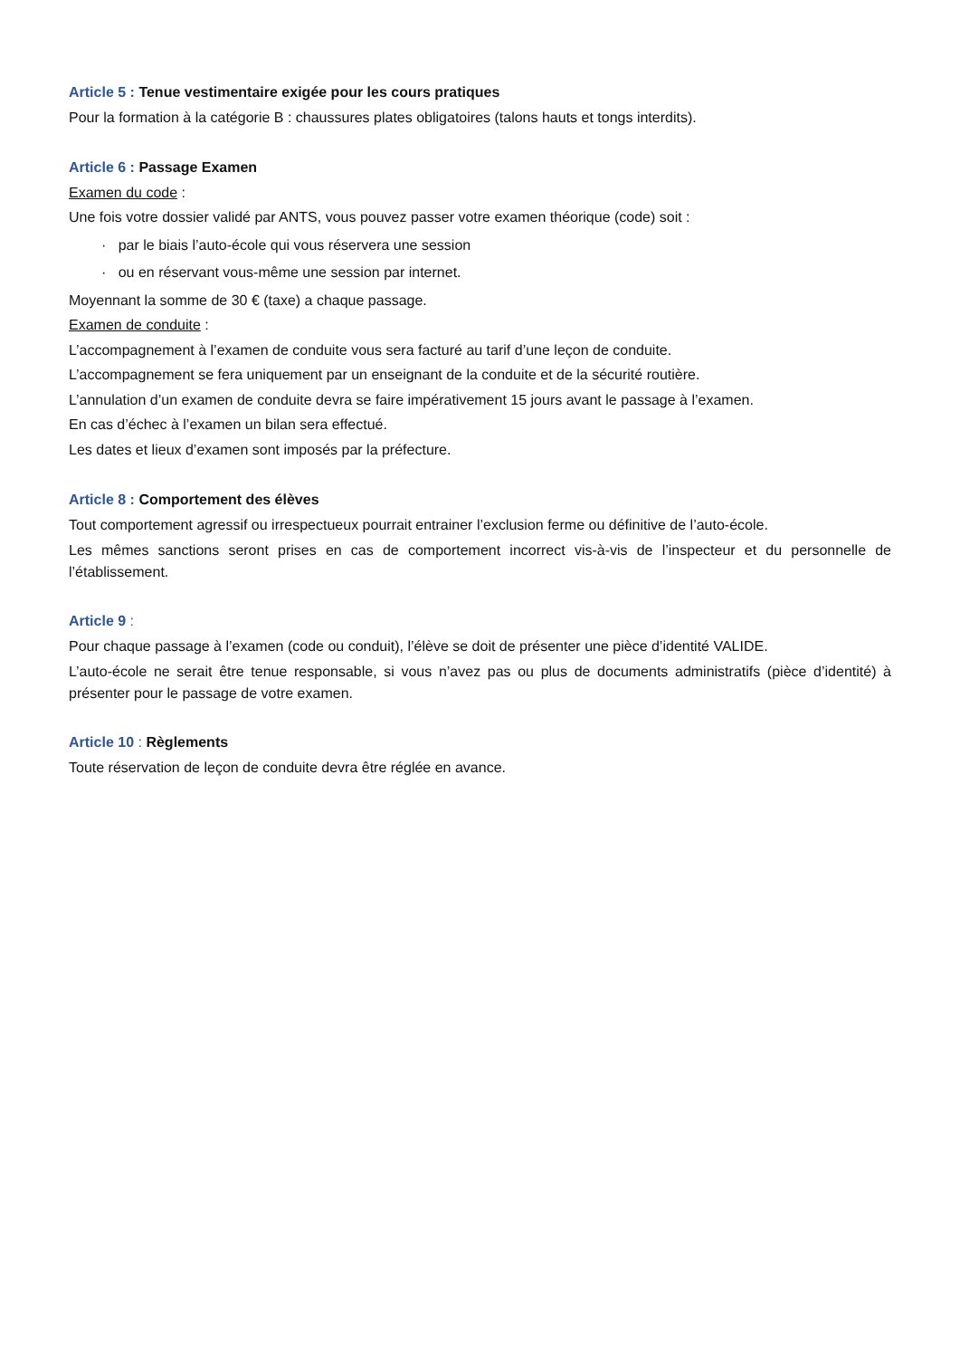Article 5 : Tenue vestimentaire exigée pour les cours pratiques
Pour la formation à la catégorie B : chaussures plates obligatoires (talons hauts et tongs interdits).
Article 6 : Passage Examen
Examen du code :
Une fois votre dossier validé par ANTS, vous pouvez passer votre examen théorique (code) soit :
· par le biais l’auto-école qui vous réservera une session
· ou en réservant vous-même une session par internet.
Moyennant la somme de 30 € (taxe) a chaque passage.
Examen de conduite :
L’accompagnement à l’examen de conduite vous sera facturé au tarif d’une leçon de conduite.
L’accompagnement se fera uniquement par un enseignant de la conduite et de la sécurité routière.
L’annulation d’un examen de conduite devra se faire impérativement 15 jours avant le passage à l’examen.
En cas d’échec à l’examen un bilan sera effectué.
Les dates et lieux d’examen sont imposés par la préfecture.
Article 8 : Comportement des élèves
Tout comportement agressif ou irrespectueux pourrait entrainer l’exclusion ferme ou définitive de l’auto-école.
Les mêmes sanctions seront prises en cas de comportement incorrect vis-à-vis de l’inspecteur et du personnelle de l’établissement.
Article 9 :
Pour chaque passage à l’examen (code ou conduit), l’élève se doit de présenter une pièce d’identité VALIDE.
L’auto-école ne serait être tenue responsable, si vous n’avez pas ou plus de documents administratifs (pièce d’identité) à présenter pour le passage de votre examen.
Article 10 : Règlements
Toute réservation de leçon de conduite devra être réglée en avance.